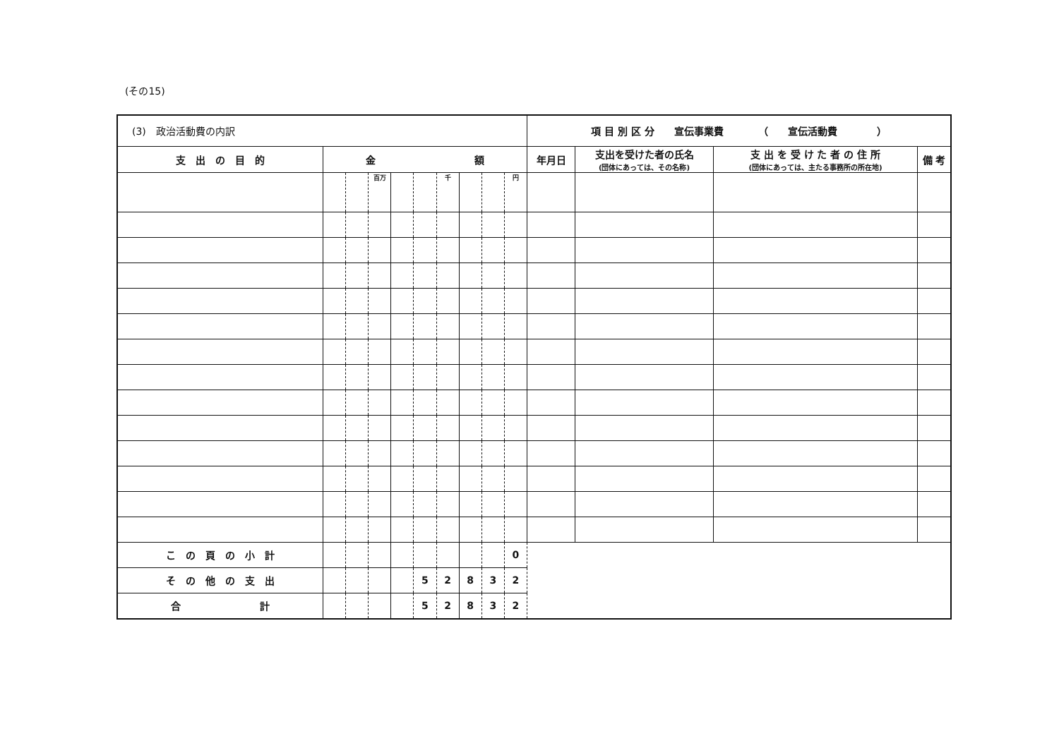(その15)
| (3) 政治活動費の内訳 | | | | | | | | | | 項 目 別 区 分 宣伝事業費 （ 宣伝活動費 ） | | | |
| 支 出 の 目 的 | 金 額 | | | | | | | | | 年月日 | 支出を受けた者の氏名 (団体にあっては、その名称) | 支 出 を 受 け た 者 の 住 所 (団体にあっては、主たる事務所の所在地) | 備 考 |
| | | | 百万 | | | 千 | | | 円 | | | | |
| こ の 頁 の 小 計 | | | | | | | | | 0 | | | | |
| そ の 他 の 支 出 | | | | | 5 | 2 | 8 | 3 | 2 | | | | |
| 合 計 | | | | | 5 | 2 | 8 | 3 | 2 | | | | |